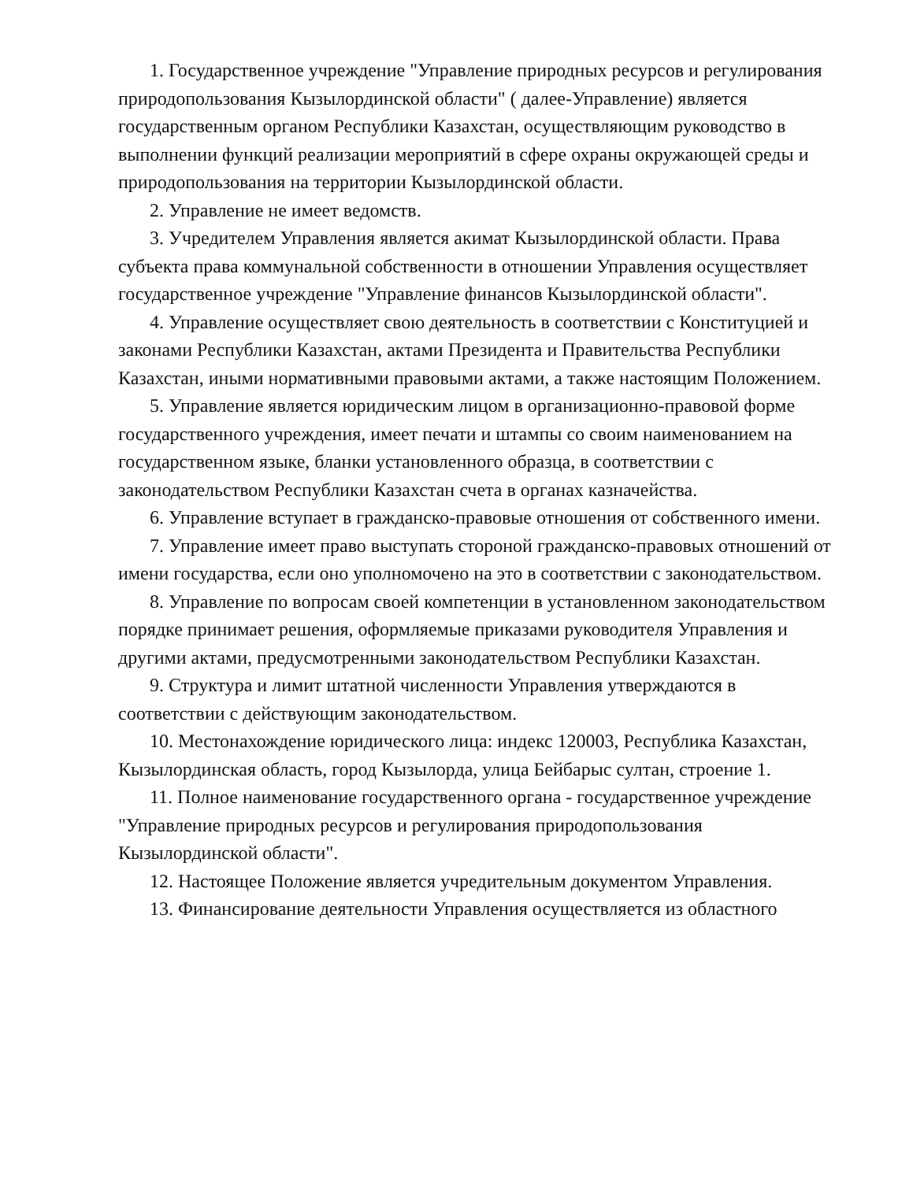1. Государственное учреждение "Управление природных ресурсов и регулирования природопользования Кызылординской области" ( далее-Управление) является государственным органом Республики Казахстан, осуществляющим руководство в выполнении функций реализации мероприятий в сфере охраны окружающей среды и природопользования на территории Кызылординской области.
2. Управление не имеет ведомств.
3. Учредителем Управления является акимат Кызылординской области. Права субъекта права коммунальной собственности в отношении Управления осуществляет государственное учреждение "Управление финансов Кызылординской области".
4. Управление осуществляет свою деятельность в соответствии с Конституцией и законами Республики Казахстан, актами Президента и Правительства Республики Казахстан, иными нормативными правовыми актами, а также настоящим Положением.
5. Управление является юридическим лицом в организационно-правовой форме государственного учреждения, имеет печати и штампы со своим наименованием на государственном языке, бланки установленного образца, в соответствии с законодательством Республики Казахстан счета в органах казначейства.
6. Управление вступает в гражданско-правовые отношения от собственного имени.
7. Управление имеет право выступать стороной гражданско-правовых отношений от имени государства, если оно уполномочено на это в соответствии с законодательством.
8. Управление по вопросам своей компетенции в установленном законодательством порядке принимает решения, оформляемые приказами руководителя Управления и другими актами, предусмотренными законодательством Республики Казахстан.
9. Структура и лимит штатной численности Управления утверждаются в соответствии с действующим законодательством.
10. Местонахождение юридического лица: индекс 120003, Республика Казахстан, Кызылординская область, город Кызылорда, улица Бейбарыс султан, строение 1.
11. Полное наименование государственного органа - государственное учреждение "Управление природных ресурсов и регулирования природопользования Кызылординской области".
12. Настоящее Положение является учредительным документом Управления.
13. Финансирование деятельности Управления осуществляется из областного